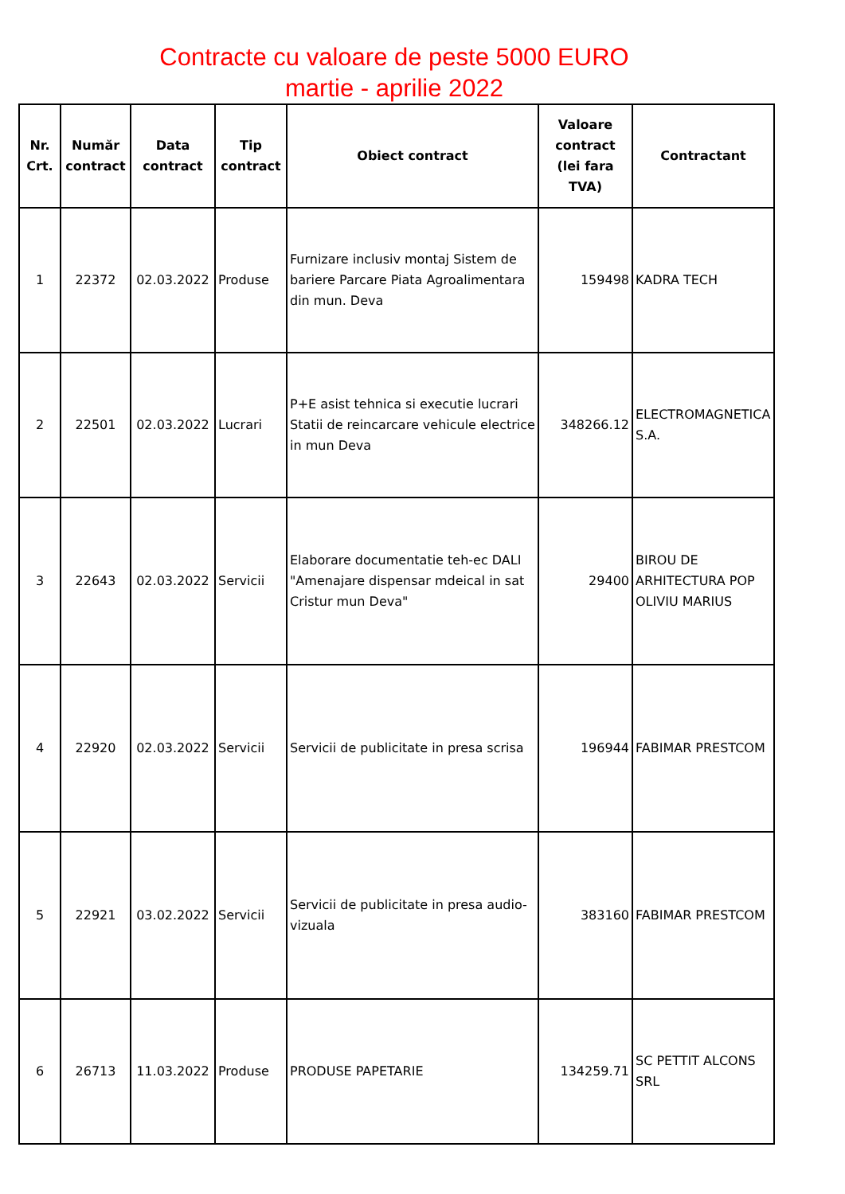Contracte cu valoare de peste 5000 EURO
martie - aprilie 2022
| Nr. Crt. | Număr contract | Data contract | Tip contract | Obiect contract | Valoare contract (lei fara TVA) | Contractant |
| --- | --- | --- | --- | --- | --- | --- |
| 1 | 22372 | 02.03.2022 | Produse | Furnizare inclusiv montaj Sistem de bariere Parcare Piata Agroalimentara din mun. Deva | 159498 | KADRA TECH |
| 2 | 22501 | 02.03.2022 | Lucrari | P+E asist tehnica si executie lucrari Statii de reincarcare vehicule electrice in mun Deva | 348266.12 | ELECTROMAGNETICA S.A. |
| 3 | 22643 | 02.03.2022 | Servicii | Elaborare documentatie teh-ec DALI "Amenajare dispensar mdeical in sat Cristur mun Deva" | 29400 | BIROU DE ARHITECTURA POP OLIVIU MARIUS |
| 4 | 22920 | 02.03.2022 | Servicii | Servicii de publicitate in presa scrisa | 196944 | FABIMAR PRESTCOM |
| 5 | 22921 | 03.02.2022 | Servicii | Servicii de publicitate in presa audio-vizuala | 383160 | FABIMAR PRESTCOM |
| 6 | 26713 | 11.03.2022 | Produse | PRODUSE PAPETARIE | 134259.71 | SC PETTIT ALCONS SRL |